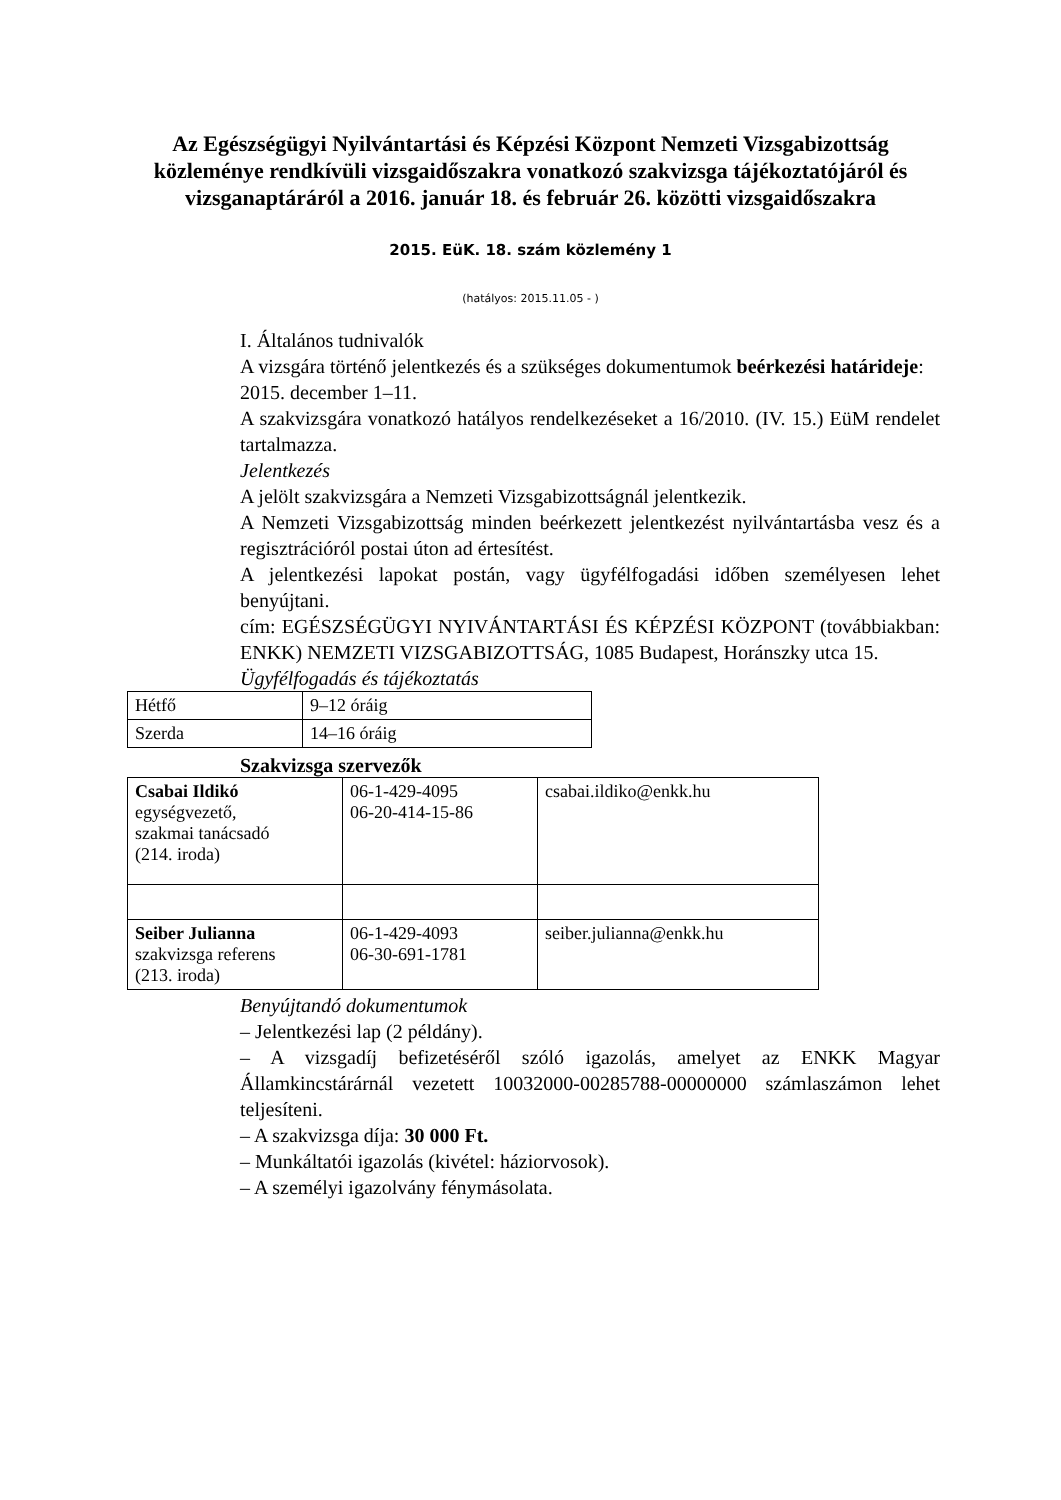Az Egészségügyi Nyilvántartási és Képzési Központ Nemzeti Vizsgabizottság közleménye rendkívüli vizsgaidőszakra vonatkozó szakvizsga tájékoztatójáról és vizsganaptáráról a 2016. január 18. és február 26. közötti vizsgaidőszakra
2015. EüK. 18. szám közlemény 1
(hatályos: 2015.11.05 - )
I. Általános tudnivalók
A vizsgára történő jelentkezés és a szükséges dokumentumok beérkezési határideje:
2015. december 1–11.
A szakvizsgára vonatkozó hatályos rendelkezéseket a 16/2010. (IV. 15.) EüM rendelet tartalmazza.
Jelentkezés
A jelölt szakvizsgára a Nemzeti Vizsgabizottságnál jelentkezik.
A Nemzeti Vizsgabizottság minden beérkezett jelentkezést nyilvántartásba vesz és a regisztrációról postai úton ad értesítést.
A jelentkezési lapokat postán, vagy ügyfélfogadási időben személyesen lehet benyújtani.
cím: EGÉSZSÉGÜGYI NYIVÁNTARTÁSI ÉS KÉPZÉSI KÖZPONT (továbbiakban: ENKK) NEMZETI VIZSGABIZOTTSÁG, 1085 Budapest, Horánszky utca 15.
Ügyfélfogadás és tájékoztatás
| Hétfő | 9–12 óráig |
| Szerda | 14–16 óráig |
Szakvizsga szervezők
| Csabai Ildikó egységvezető, szakmai tanácsadó (214. iroda) | 06-1-429-4095 06-20-414-15-86 | csabai.ildiko@enkk.hu |
| Seiber Julianna szakvizsga referens (213. iroda) | 06-1-429-4093 06-30-691-1781 | seiber.julianna@enkk.hu |
Benyújtandó dokumentumok
– Jelentkezési lap (2 példány).
– A vizsgadíj befizetéséről szóló igazolás, amelyet az ENKK Magyar Államkincstárárnál vezetett 10032000-00285788-00000000 számlaszámon lehet teljesíteni.
– A szakvizsga díja: 30 000 Ft.
– Munkáltatói igazolás (kivétel: háziorvosok).
– A személyi igazolvány fénymásolata.